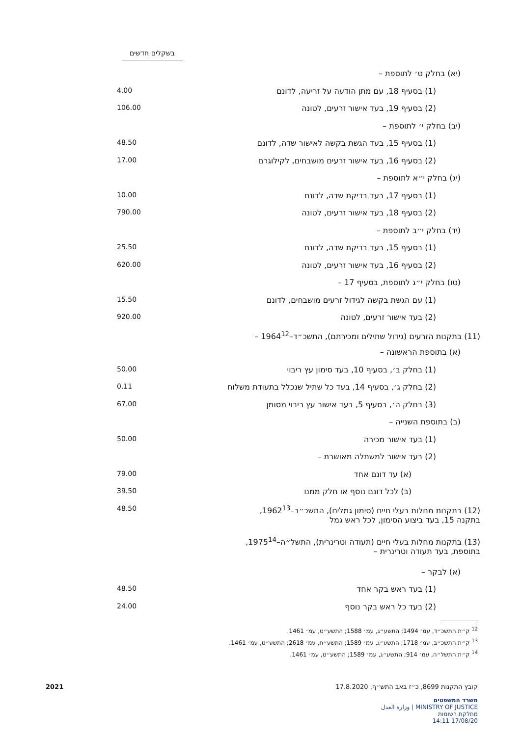בשקלים חדשים
| (יא) בחלק ט׳ לתוספת – | |
| (1) בסעיף 18, עם מתן הודעה על זריעה, לדונם | 4.00 |
| (2) בסעיף 19, בעד אישור זרעים, לטונה | 106.00 |
| (יב) בחלק י׳ לתוספת – | |
| (1) בסעיף 15, בעד הגשת בקשה לאישור שדה, לדונם | 48.50 |
| (2) בסעיף 16, בעד אישור זרעים מושבחים, לקילוגרם | 17.00 |
| (יג) בחלק י״א לתוספת – | |
| (1) בסעיף 17, בעד בדיקת שדה, לדונם | 10.00 |
| (2) בסעיף 18, בעד אישור זרעים, לטונה | 790.00 |
| (יד) בחלק י״ב לתוספת – | |
| (1) בסעיף 15, בעד בדיקת שדה, לדונם | 25.50 |
| (2) בסעיף 16, בעד אישור זרעים, לטונה | 620.00 |
| (טו) בחלק י״ג לתוספת, בסעיף 17 – | |
| (1) עם הגשת בקשה לגידול זרעים מושבחים, לדונם | 15.50 |
| (2) בעד אישור זרעים, לטונה | 920.00 |
| (11) בתקנות הזרעים (גידול שתילים ומכירתם), התשכ״ד–1964<sup>12</sup> – | |
| (א) בתוספת הראשונה – | |
| (1) בחלק ב׳, בסעיף 10, בעד סימון עץ ריבוי | 50.00 |
| (2) בחלק ג׳, בסעיף 14, בעד כל שתיל שנכלל בתעודת משלוח | 0.11 |
| (3) בחלק ה׳, בסעיף 5, בעד אישור עץ ריבוי מסומן | 67.00 |
| (ב) בתוספת השנייה – | |
| (1) בעד אישור מכירה | 50.00 |
| (2) בעד אישור למשתלה מאושרת – | |
| (א) עד דונם אחד | 79.00 |
| (ב) לכל דונם נוסף או חלק ממנו | 39.50 |
| (12) בתקנות מחלות בעלי חיים (סימון גמלים), התשכ״ב–1962<sup>13</sup>, בתקנה 15, בעד ביצוע הסימון, לכל ראש גמל | 48.50 |
| (13) בתקנות מחלות בעלי חיים (תעודה וטרינרית), התשל״ה–1975<sup>14</sup>, בתוספת, בעד תעודה וטרינרית – | |
| (א) לבקר – | |
| (1) בעד ראש בקר אחד | 48.50 |
| (2) בעד כל ראש בקר נוסף | 24.00 |
<sup>12</sup> ק״ת התשכ״ד, עמ׳ 1494; התשע״ג, עמ׳ 1588; התשע״ט, עמ׳ 1461.
<sup>13</sup> ק״ת התשכ״ב, עמ׳ 1718; התשע״ג, עמ׳ 1589; התשע״ח, עמ׳ 2618; התשע״ט, עמ׳ 1461.
<sup>14</sup> ק״ת התשל״ה, עמ׳ 914; התשע״ג, עמ׳ 1589; התשע״ט, עמ׳ 1461.
קובץ התקנות 8699, כ״ז באב התש״ף, 17.8.2020 2021
משרד המשפטים
MINISTRY OF JUSTICE | وزارة العدل
מחלקת רשומות
17/08/20 14:11